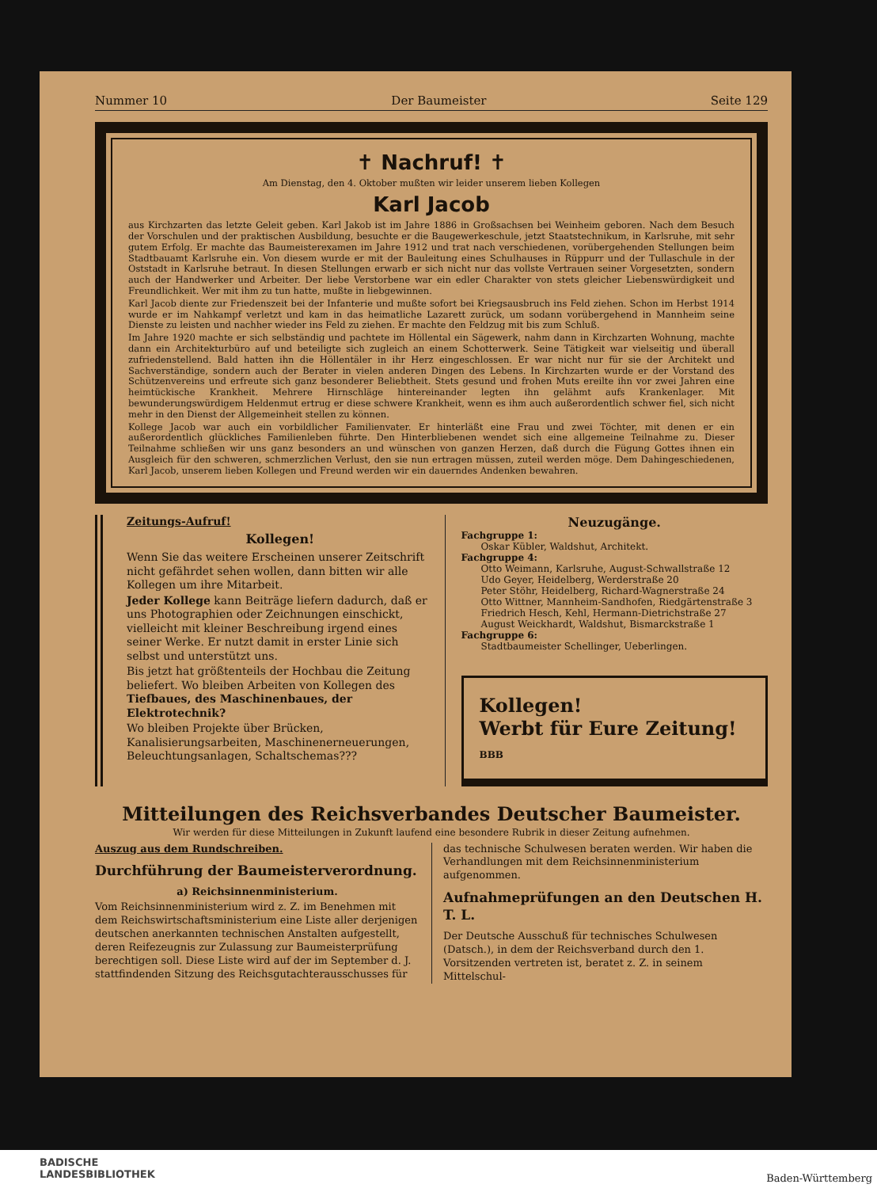Nummer 10 Der Baumeister Seite 129
✝ Nachruf! ✝
Am Dienstag, den 4. Oktober mußten wir leider unserem lieben Kollegen
Karl Jacob
aus Kirchzarten das letzte Geleit geben. Karl Jakob ist im Jahre 1886 in Großsachsen bei Weinheim geboren. Nach dem Besuch der Vorschulen und der praktischen Ausbildung, besuchte er die Baugewerkeschule, jetzt Staatstechnikum, in Karlsruhe, mit sehr gutem Erfolg. Er machte das Baumeisterexamen im Jahre 1912 und trat nach verschiedenen, vorübergehenden Stellungen beim Stadtbauamt Karlsruhe ein. Von diesem wurde er mit der Bauleitung eines Schulhauses in Rüppurr und der Tullaschule in der Oststadt in Karlsruhe betraut. In diesen Stellungen erwarb er sich nicht nur das vollste Vertrauen seiner Vorgesetzten, sondern auch der Handwerker und Arbeiter. Der liebe Verstorbene war ein edler Charakter von stets gleicher Liebenswürdigkeit und Freundlichkeit. Wer mit ihm zu tun hatte, mußte in liebgewinnen.
Karl Jacob diente zur Friedenszeit bei der Infanterie und mußte sofort bei Kriegsausbruch ins Feld ziehen. Schon im Herbst 1914 wurde er im Nahkampf verletzt und kam in das heimatliche Lazarett zurück, um sodann vorübergehend in Mannheim seine Dienste zu leisten und nachher wieder ins Feld zu ziehen. Er machte den Feldzug mit bis zum Schluß.
Im Jahre 1920 machte er sich selbständig und pachtete im Höllental ein Sägewerk, nahm dann in Kirchzarten Wohnung, machte dann ein Architekturbüro auf und beteiligte sich zugleich an einem Schotterwerk. Seine Tätigkeit war vielseitig und überall zufriedenstellend. Bald hatten ihn die Höllentäler in ihr Herz eingeschlossen. Er war nicht nur für sie der Architekt und Sachverständige, sondern auch der Berater in vielen anderen Dingen des Lebens. In Kirchzarten wurde er der Vorstand des Schützenvereins und erfreute sich ganz besonderer Beliebtheit. Stets gesund und frohen Muts ereilte ihn vor zwei Jahren eine heimtückische Krankheit. Mehrere Hirnschläge hintereinander legten ihn gelähmt aufs Krankenlager. Mit bewunderungswürdigem Heldenmut ertrug er diese schwere Krankheit, wenn es ihm auch außerordentlich schwer fiel, sich nicht mehr in den Dienst der Allgemeinheit stellen zu können.
Kollege Jacob war auch ein vorbildlicher Familienvater. Er hinterläßt eine Frau und zwei Töchter, mit denen er ein außerordentlich glückliches Familienleben führte. Den Hinterbliebenen wendet sich eine allgemeine Teilnahme zu. Dieser Teilnahme schließen wir uns ganz besonders an und wünschen von ganzen Herzen, daß durch die Fügung Gottes ihnen ein Ausgleich für den schweren, schmerzlichen Verlust, den sie nun ertragen müssen, zuteil werden möge. Dem Dahingeschiedenen, Karl Jacob, unserem lieben Kollegen und Freund werden wir ein dauerndes Andenken bewahren.
Zeitungs-Aufruf!
Kollegen!
Wenn Sie das weitere Erscheinen unserer Zeitschrift nicht gefährdet sehen wollen, dann bitten wir alle Kollegen um ihre Mitarbeit.
Jeder Kollege kann Beiträge liefern dadurch, daß er uns Photographien oder Zeichnungen einschickt, vielleicht mit kleiner Beschreibung irgend eines seiner Werke. Er nutzt damit in erster Linie sich selbst und unterstützt uns.
Bis jetzt hat größtenteils der Hochbau die Zeitung beliefert. Wo bleiben Arbeiten von Kollegen des Tiefbaues, des Maschinenbaues, der Elektrotechnik?
Wo bleiben Projekte über Brücken, Kanalisierungsarbeiten, Maschinenerneuerungen, Beleuchtungsanlagen, Schaltschemas???
Neuzugänge.
Fachgruppe 1:
Oskar Kübler, Waldshut, Architekt.
Fachgruppe 4:
Otto Weimann, Karlsruhe, August-Schwallstraße 12
Udo Geyer, Heidelberg, Werderstraße 20
Peter Stöhr, Heidelberg, Richard-Wagnerstraße 24
Otto Wittner, Mannheim-Sandhofen, Riedgärtenstraße 3
Friedrich Hesch, Kehl, Hermann-Dietrichstraße 27
August Weickhardt, Waldshut, Bismarckstraße 1
Fachgruppe 6:
Stadtbaumeister Schellinger, Ueberlingen.
Kollegen!
Werbt für Eure Zeitung! BBB
Mitteilungen des Reichsverbandes Deutscher Baumeister.
Wir werden für diese Mitteilungen in Zukunft laufend eine besondere Rubrik in dieser Zeitung aufnehmen.
Auszug aus dem Rundschreiben.
Durchführung der Baumeisterverordnung.
a) Reichsinnenministerium.
Vom Reichsinnenministerium wird z. Z. im Benehmen mit dem Reichswirtschaftsministerium eine Liste aller derjenigen deutschen anerkannten technischen Anstalten aufgestellt, deren Reifezeugnis zur Zulassung zur Baumeisterprüfung berechtigen soll. Diese Liste wird auf der im September d. J. stattfindenden Sitzung des Reichsgutachterausschusses für das technische Schulwesen beraten werden. Wir haben die Verhandlungen mit dem Reichsinnenministerium aufgenommen.
Aufnahmeprüfungen an den Deutschen H. T. L.
Der Deutsche Ausschuß für technisches Schulwesen (Datsch.), in dem der Reichsverband durch den 1. Vorsitzenden vertreten ist, beratet z. Z. in seinem Mittelschul-
BADISCHE
LANDESBIBLIOTHEK
Baden-Württemberg